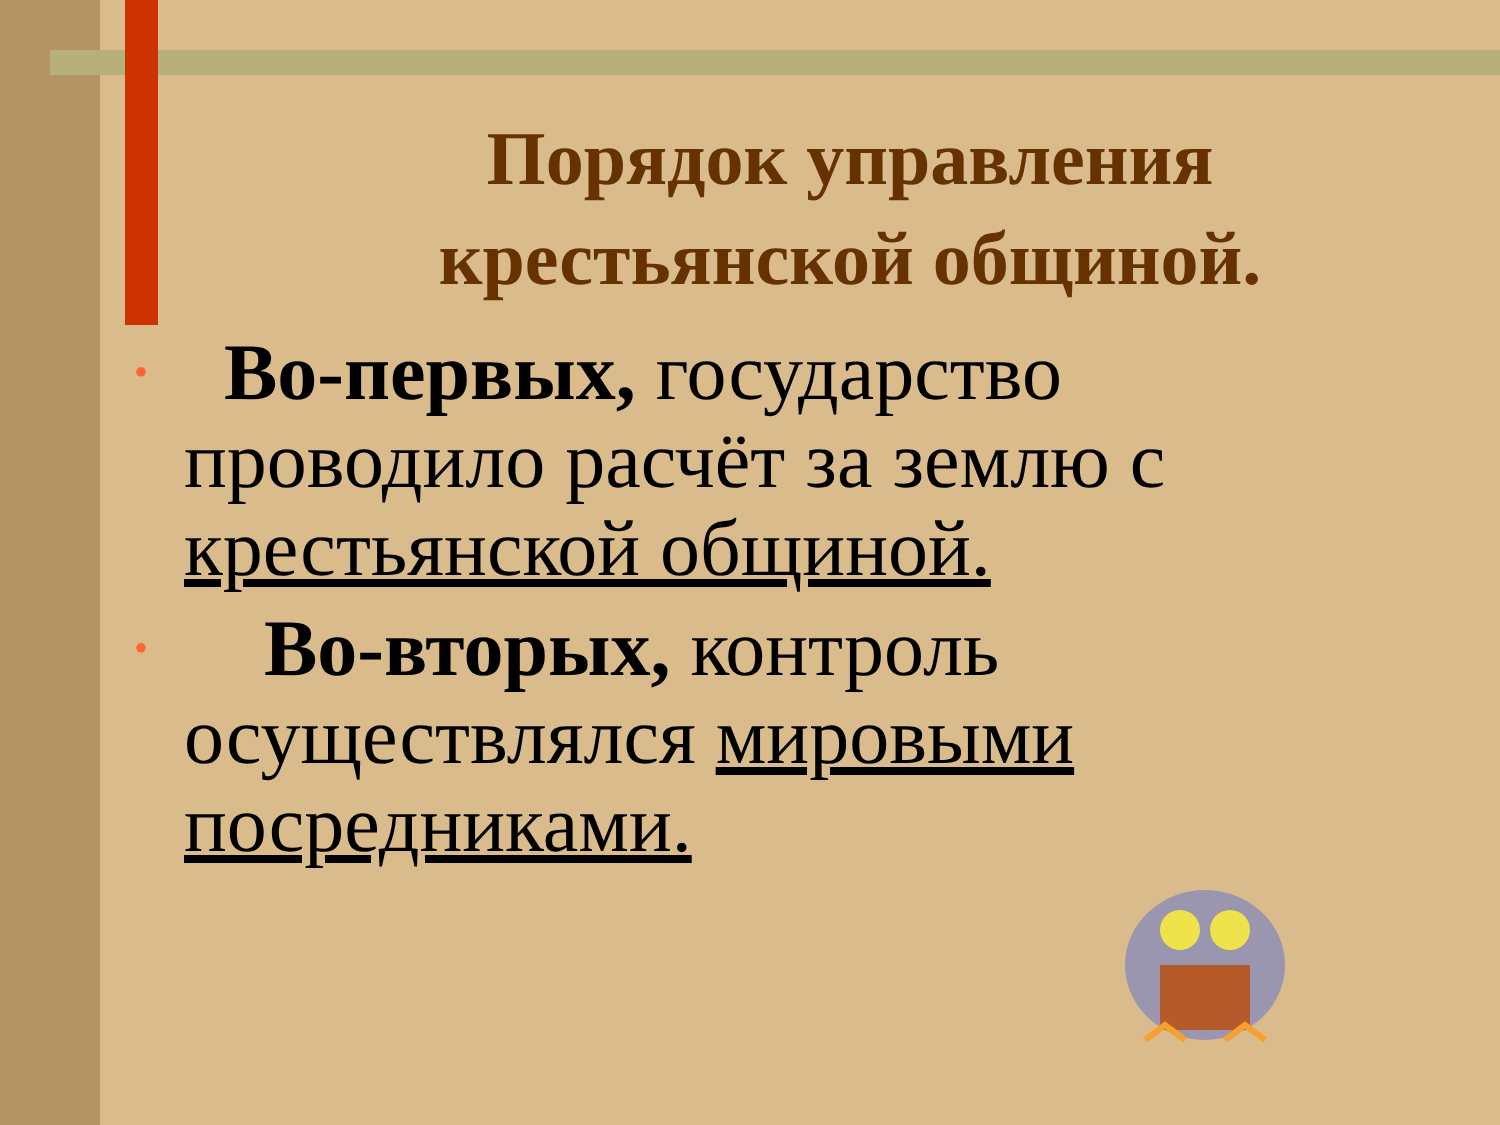Порядок управления крестьянской общиной.
• Во-первых, государство проводило расчёт за землю с крестьянской общиной.
• Во-вторых, контроль осуществлялся мировыми посредниками.